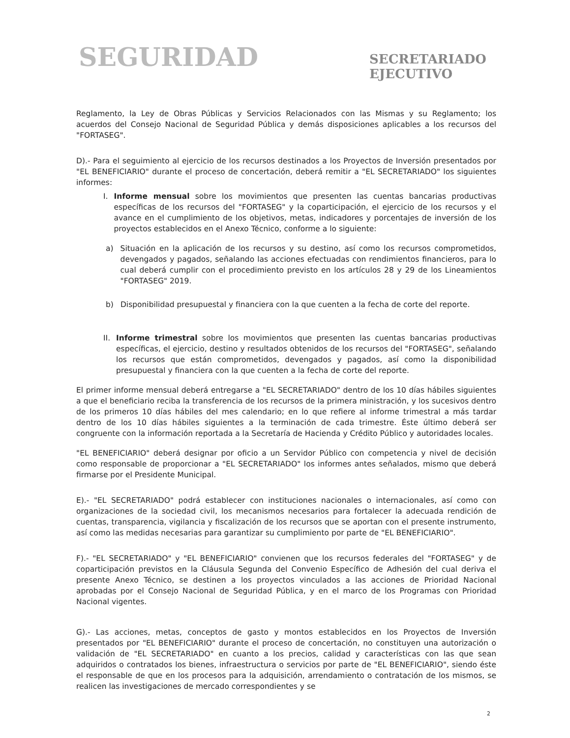SEGURIDAD
SECRETARIADO
EJECUTIVO
Reglamento, la Ley de Obras Públicas y Servicios Relacionados con las Mismas y su Reglamento; los acuerdos del Consejo Nacional de Seguridad Pública y demás disposiciones aplicables a los recursos del "FORTASEG".
D).- Para el seguimiento al ejercicio de los recursos destinados a los Proyectos de Inversión presentados por "EL BENEFICIARIO" durante el proceso de concertación, deberá remitir a "EL SECRETARIADO" los siguientes informes:
I. Informe mensual sobre los movimientos que presenten las cuentas bancarias productivas específicas de los recursos del "FORTASEG" y la coparticipación, el ejercicio de los recursos y el avance en el cumplimiento de los objetivos, metas, indicadores y porcentajes de inversión de los proyectos establecidos en el Anexo Técnico, conforme a lo siguiente:
a) Situación en la aplicación de los recursos y su destino, así como los recursos comprometidos, devengados y pagados, señalando las acciones efectuadas con rendimientos financieros, para lo cual deberá cumplir con el procedimiento previsto en los artículos 28 y 29 de los Lineamientos "FORTASEG" 2019.
b) Disponibilidad presupuestal y financiera con la que cuenten a la fecha de corte del reporte.
II. Informe trimestral sobre los movimientos que presenten las cuentas bancarias productivas específicas, el ejercicio, destino y resultados obtenidos de los recursos del "FORTASEG", señalando los recursos que están comprometidos, devengados y pagados, así como la disponibilidad presupuestal y financiera con la que cuenten a la fecha de corte del reporte.
El primer informe mensual deberá entregarse a "EL SECRETARIADO" dentro de los 10 días hábiles siguientes a que el beneficiario reciba la transferencia de los recursos de la primera ministración, y los sucesivos dentro de los primeros 10 días hábiles del mes calendario; en lo que refiere al informe trimestral a más tardar dentro de los 10 días hábiles siguientes a la terminación de cada trimestre. Éste último deberá ser congruente con la información reportada a la Secretaría de Hacienda y Crédito Público y autoridades locales.
"EL BENEFICIARIO" deberá designar por oficio a un Servidor Público con competencia y nivel de decisión como responsable de proporcionar a "EL SECRETARIADO" los informes antes señalados, mismo que deberá firmarse por el Presidente Municipal.
E).- "EL SECRETARIADO" podrá establecer con instituciones nacionales o internacionales, así como con organizaciones de la sociedad civil, los mecanismos necesarios para fortalecer la adecuada rendición de cuentas, transparencia, vigilancia y fiscalización de los recursos que se aportan con el presente instrumento, así como las medidas necesarias para garantizar su cumplimiento por parte de "EL BENEFICIARIO".
F).- "EL SECRETARIADO" y "EL BENEFICIARIO" convienen que los recursos federales del "FORTASEG" y de coparticipación previstos en la Cláusula Segunda del Convenio Específico de Adhesión del cual deriva el presente Anexo Técnico, se destinen a los proyectos vinculados a las acciones de Prioridad Nacional aprobadas por el Consejo Nacional de Seguridad Pública, y en el marco de los Programas con Prioridad Nacional vigentes.
G).- Las acciones, metas, conceptos de gasto y montos establecidos en los Proyectos de Inversión presentados por "EL BENEFICIARIO" durante el proceso de concertación, no constituyen una autorización o validación de "EL SECRETARIADO" en cuanto a los precios, calidad y características con las que sean adquiridos o contratados los bienes, infraestructura o servicios por parte de "EL BENEFICIARIO", siendo éste el responsable de que en los procesos para la adquisición, arrendamiento o contratación de los mismos, se realicen las investigaciones de mercado correspondientes y se
2